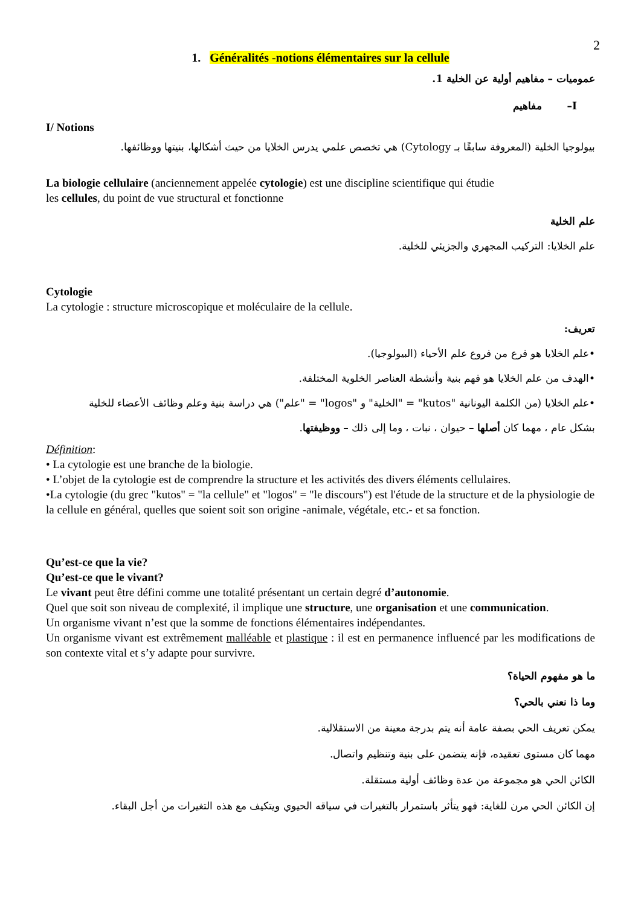2
1. Généralités -notions élémentaires sur la cellule
عموميات – مفاهيم أولية عن الخلية 1.
I– مفاهيم
I/ Notions
بيولوجيا الخلية (المعروفة سابقًا بـ Cytology) هي تخصص علمي يدرس الخلايا من حيث أشكالها، بنيتها ووظائفها.
La biologie cellulaire (anciennement appelée cytologie) est une discipline scientifique qui étudie
les cellules, du point de vue structural et fonctionne
علم الخلية
علم الخلايا: التركيب المجهري والجزيئي للخلية.
Cytologie
La cytologie : structure microscopique et moléculaire de la cellule.
تعريف:
•علم الخلايا هو فرع من فروع علم الأحياء (البيولوجيا).
•الهدف من علم الخلايا هو فهم بنية وأنشطة العناصر الخلوية المختلفة.
•علم الخلايا (من الكلمة اليونانية "kutos" = "الخلية" و "logos" = "علم") هي دراسة بنية وعلم وظائف الأعضاء للخلية
بشكل عام ، مهما كان أصلها – حيوان ، نبات ، وما إلى ذلك – ووظيفتها.
Définition:
• La cytologie est une branche de la biologie.
• L’objet de la cytologie est de comprendre la structure et les activités des divers éléments cellulaires.
•La cytologie (du grec "kutos" = "la cellule" et "logos" = "le discours") est l'étude de la structure et de la physiologie de la cellule en général, quelles que soient soit son origine -animale, végétale, etc.- et sa fonction.
Qu’est-ce que la vie?
Qu’est-ce que le vivant?
Le vivant peut être défini comme une totalité présentant un certain degré d’autonomie.
Quel que soit son niveau de complexité, il implique une structure, une organisation et une communication.
Un organisme vivant n’est que la somme de fonctions élémentaires indépendantes.
Un organisme vivant est extrêmement malléable et plastique : il est en permanence influencé par les modifications de son contexte vital et s’y adapte pour survivre.
ما هو مفهوم الحياة؟
وما ذا نعني بالحي؟
يمكن تعريف الحي بصفة عامة أنه يتم بدرجة معينة من الاستقلالية.
مهما كان مستوى تعقيده، فإنه يتضمن على بنية وتنظيم واتصال.
الكائن الحي هو مجموعة من عدة وظائف أولية مستقلة.
إن الكائن الحي مرن للغاية: فهو يتأثر باستمرار بالتغيرات في سياقه الحيوي ويتكيف مع هذه التغيرات من أجل البقاء.